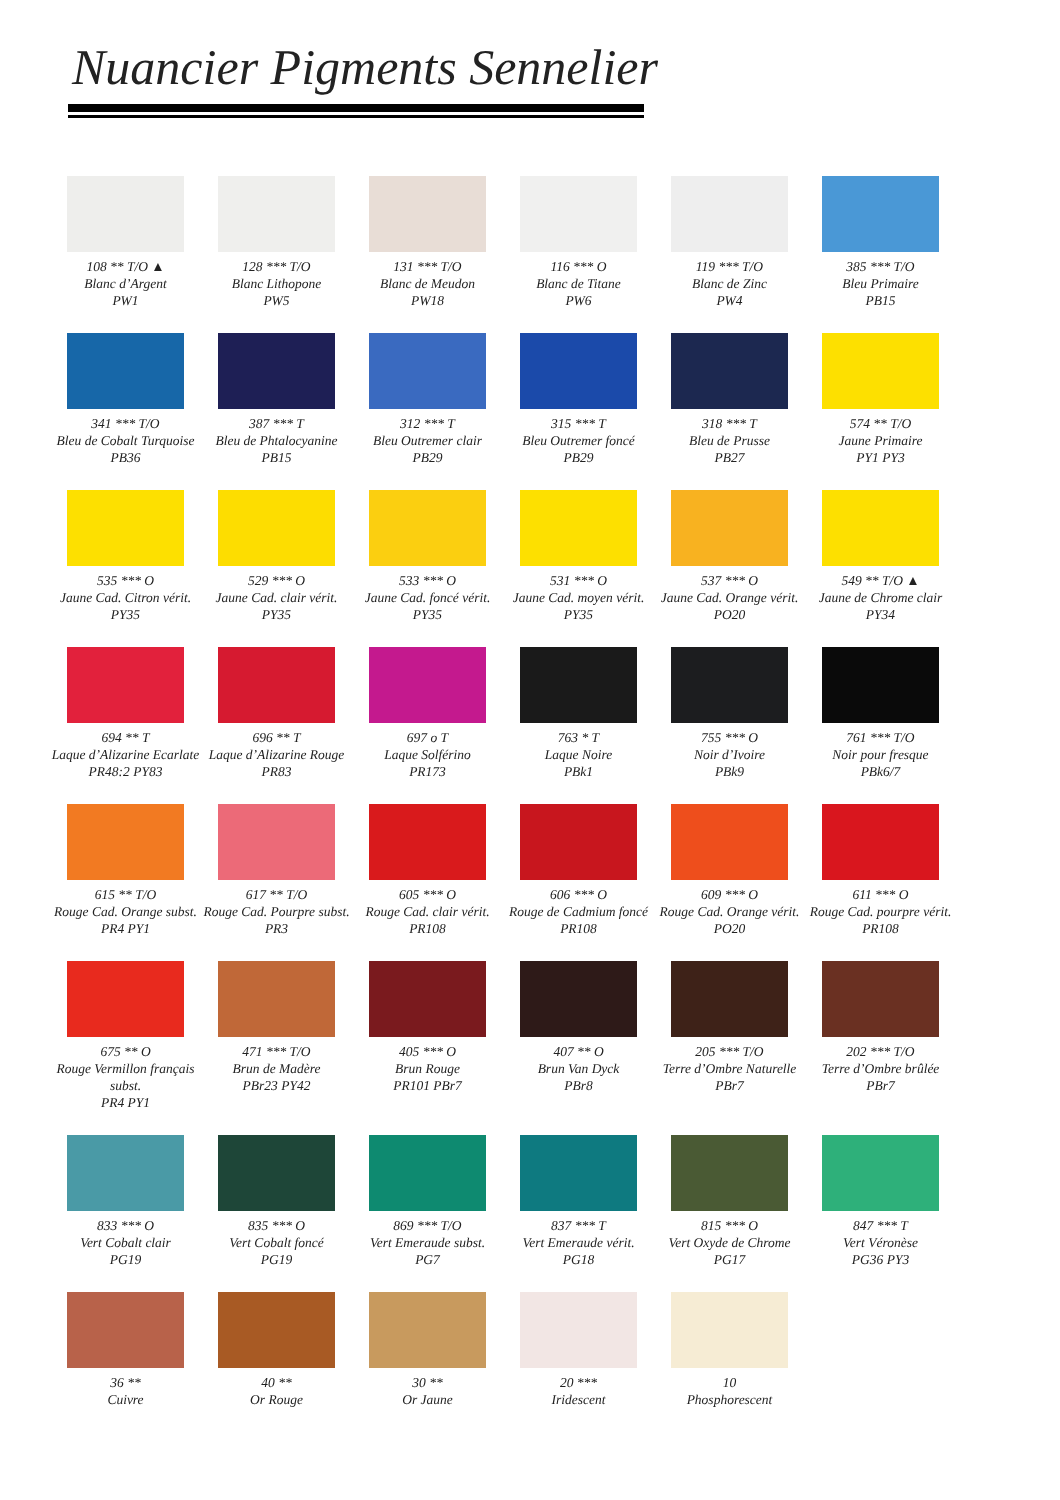Nuancier Pigments Sennelier
108 ** T/O ▲
Blanc d’Argent
PW1
128 *** T/O
Blanc Lithopone
PW5
131 *** T/O
Blanc de Meudon
PW18
116 *** O
Blanc de Titane
PW6
119 *** T/O
Blanc de Zinc
PW4
385 *** T/O
Bleu Primaire
PB15
341 *** T/O
Bleu de Cobalt Turquoise
PB36
387 *** T
Bleu de Phtalocyanine
PB15
312 *** T
Bleu Outremer clair
PB29
315 *** T
Bleu Outremer foncé
PB29
318 *** T
Bleu de Prusse
PB27
574 ** T/O
Jaune Primaire
PY1 PY3
535 *** O
Jaune Cad. Citron vérit.
PY35
529 *** O
Jaune Cad. clair vérit.
PY35
533 *** O
Jaune Cad. foncé vérit.
PY35
531 *** O
Jaune Cad. moyen vérit.
PY35
537 *** O
Jaune Cad. Orange vérit.
PO20
549 ** T/O ▲
Jaune de Chrome clair
PY34
694 ** T
Laque d’Alizarine Ecarlate
PR48:2 PY83
696 ** T
Laque d’Alizarine Rouge
PR83
697 o T
Laque Solférino
PR173
763 * T
Laque Noire
PBk1
755 *** O
Noir d’Ivoire
PBk9
761 *** T/O
Noir pour fresque
PBk6/7
615 ** T/O
Rouge Cad. Orange subst.
PR4 PY1
617 ** T/O
Rouge Cad. Pourpre subst.
PR3
605 *** O
Rouge Cad. clair vérit.
PR108
606 *** O
Rouge de Cadmium foncé
PR108
609 *** O
Rouge Cad. Orange vérit.
PO20
611 *** O
Rouge Cad. pourpre vérit.
PR108
675 ** O
Rouge Vermillon français subst.
PR4 PY1
471 *** T/O
Brun de Madère
PBr23 PY42
405 *** O
Brun Rouge
PR101 PBr7
407 ** O
Brun Van Dyck
PBr8
205 *** T/O
Terre d’Ombre Naturelle
PBr7
202 *** T/O
Terre d’Ombre brûlée
PBr7
833 *** O
Vert Cobalt clair
PG19
835 *** O
Vert Cobalt foncé
PG19
869 *** T/O
Vert Emeraude subst.
PG7
837 *** T
Vert Emeraude vérit.
PG18
815 *** O
Vert Oxyde de Chrome
PG17
847 *** T
Vert Véronèse
PG36 PY3
36 **
Cuivre
40 **
Or Rouge
30 **
Or Jaune
20 ***
Iridescent
10
Phosphorescent